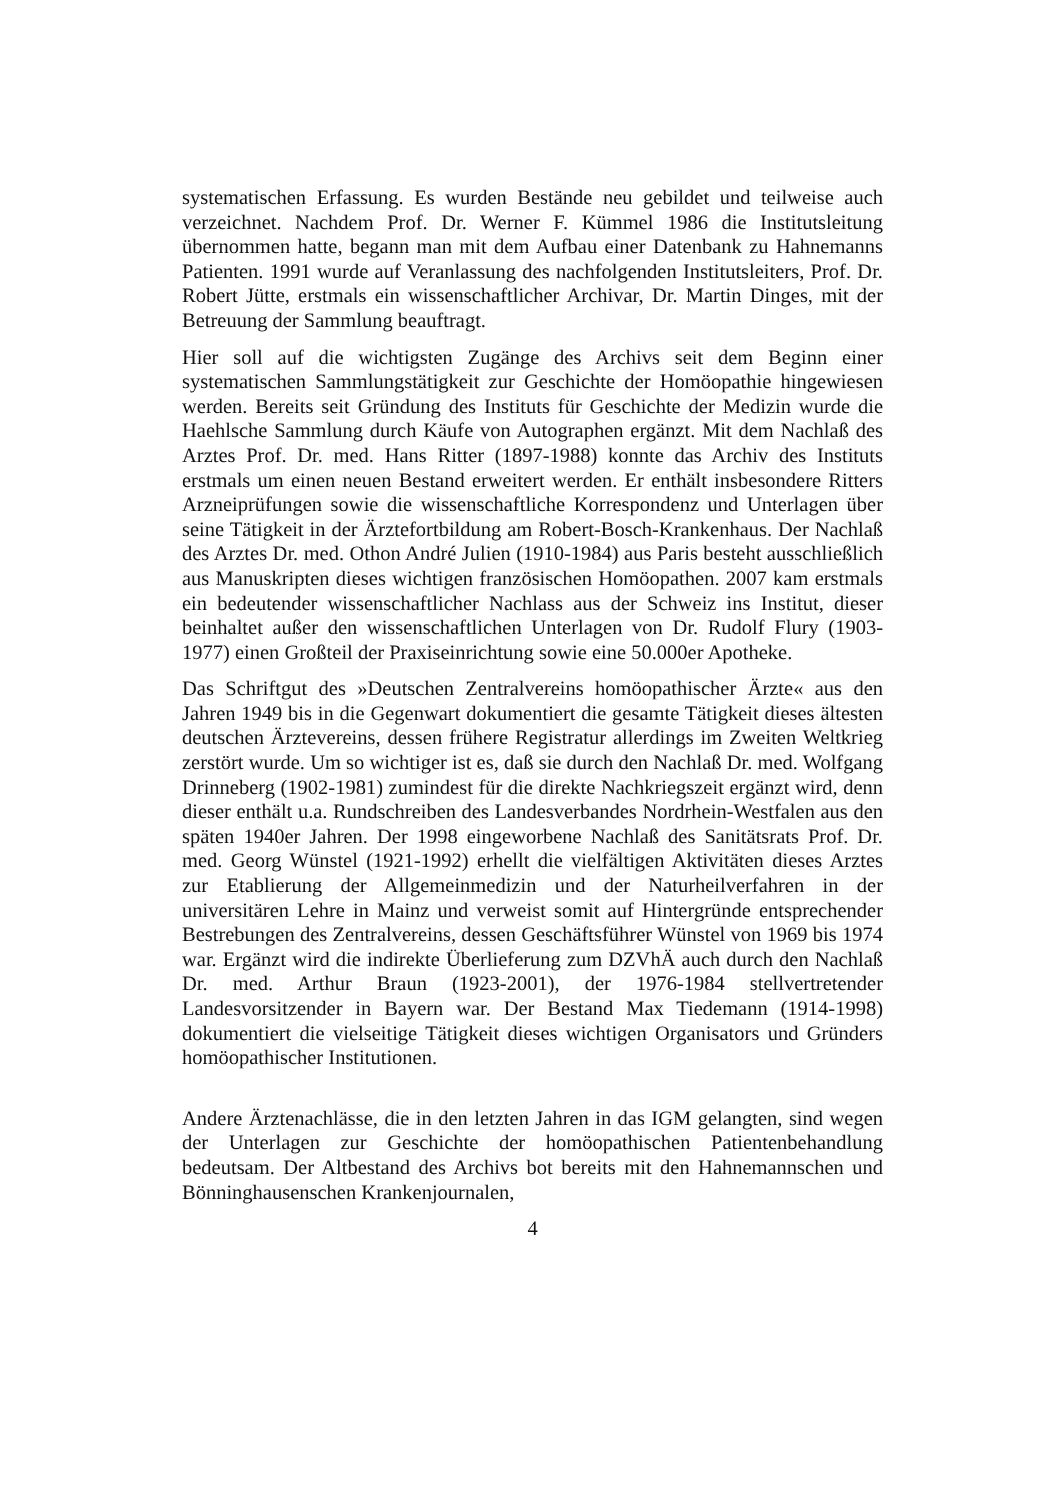systematischen Erfassung. Es wurden Bestände neu gebildet und teilweise auch verzeichnet. Nachdem Prof. Dr. Werner F. Kümmel 1986 die Institutsleitung übernommen hatte, begann man mit dem Aufbau einer Datenbank zu Hahnemanns Patienten. 1991 wurde auf Veranlassung des nachfolgenden Institutsleiters, Prof. Dr. Robert Jütte, erstmals ein wissenschaftlicher Archivar, Dr. Martin Dinges, mit der Betreuung der Sammlung beauftragt.
Hier soll auf die wichtigsten Zugänge des Archivs seit dem Beginn einer systematischen Sammlungstätigkeit zur Geschichte der Homöopathie hingewiesen werden. Bereits seit Gründung des Instituts für Geschichte der Medizin wurde die Haehlsche Sammlung durch Käufe von Autographen ergänzt. Mit dem Nachlaß des Arztes Prof. Dr. med. Hans Ritter (1897-1988) konnte das Archiv des Instituts erstmals um einen neuen Bestand erweitert werden. Er enthält insbesondere Ritters Arzneiprüfungen sowie die wissenschaftliche Korrespondenz und Unterlagen über seine Tätigkeit in der Ärztefortbildung am Robert-Bosch-Krankenhaus. Der Nachlaß des Arztes Dr. med. Othon André Julien (1910-1984) aus Paris besteht ausschließlich aus Manuskripten dieses wichtigen französischen Homöopathen. 2007 kam erstmals ein bedeutender wissenschaftlicher Nachlass aus der Schweiz ins Institut, dieser beinhaltet außer den wissenschaftlichen Unterlagen von Dr. Rudolf Flury (1903-1977) einen Großteil der Praxiseinrichtung sowie eine 50.000er Apotheke.
Das Schriftgut des »Deutschen Zentralvereins homöopathischer Ärzte« aus den Jahren 1949 bis in die Gegenwart dokumentiert die gesamte Tätigkeit dieses ältesten deutschen Ärztevereins, dessen frühere Registratur allerdings im Zweiten Weltkrieg zerstört wurde. Um so wichtiger ist es, daß sie durch den Nachlaß Dr. med. Wolfgang Drinneberg (1902-1981) zumindest für die direkte Nachkriegszeit ergänzt wird, denn dieser enthält u.a. Rundschreiben des Landesverbandes Nordrhein-Westfalen aus den späten 1940er Jahren. Der 1998 eingeworbene Nachlaß des Sanitätsrats Prof. Dr. med. Georg Wünstel (1921-1992) erhellt die vielfältigen Aktivitäten dieses Arztes zur Etablierung der Allgemeinmedizin und der Naturheilverfahren in der universitären Lehre in Mainz und verweist somit auf Hintergründe entsprechender Bestrebungen des Zentralvereins, dessen Geschäftsführer Wünstel von 1969 bis 1974 war. Ergänzt wird die indirekte Überlieferung zum DZVhÄ auch durch den Nachlaß Dr. med. Arthur Braun (1923-2001), der 1976-1984 stellvertretender Landesvorsitzender in Bayern war. Der Bestand Max Tiedemann (1914-1998) dokumentiert die vielseitige Tätigkeit dieses wichtigen Organisators und Gründers homöopathischer Institutionen.
Andere Ärztenachlässe, die in den letzten Jahren in das IGM gelangten, sind wegen der Unterlagen zur Geschichte der homöopathischen Patientenbehandlung bedeutsam. Der Altbestand des Archivs bot bereits mit den Hahnemannschen und Bönninghausenschen Krankenjournalen,
4